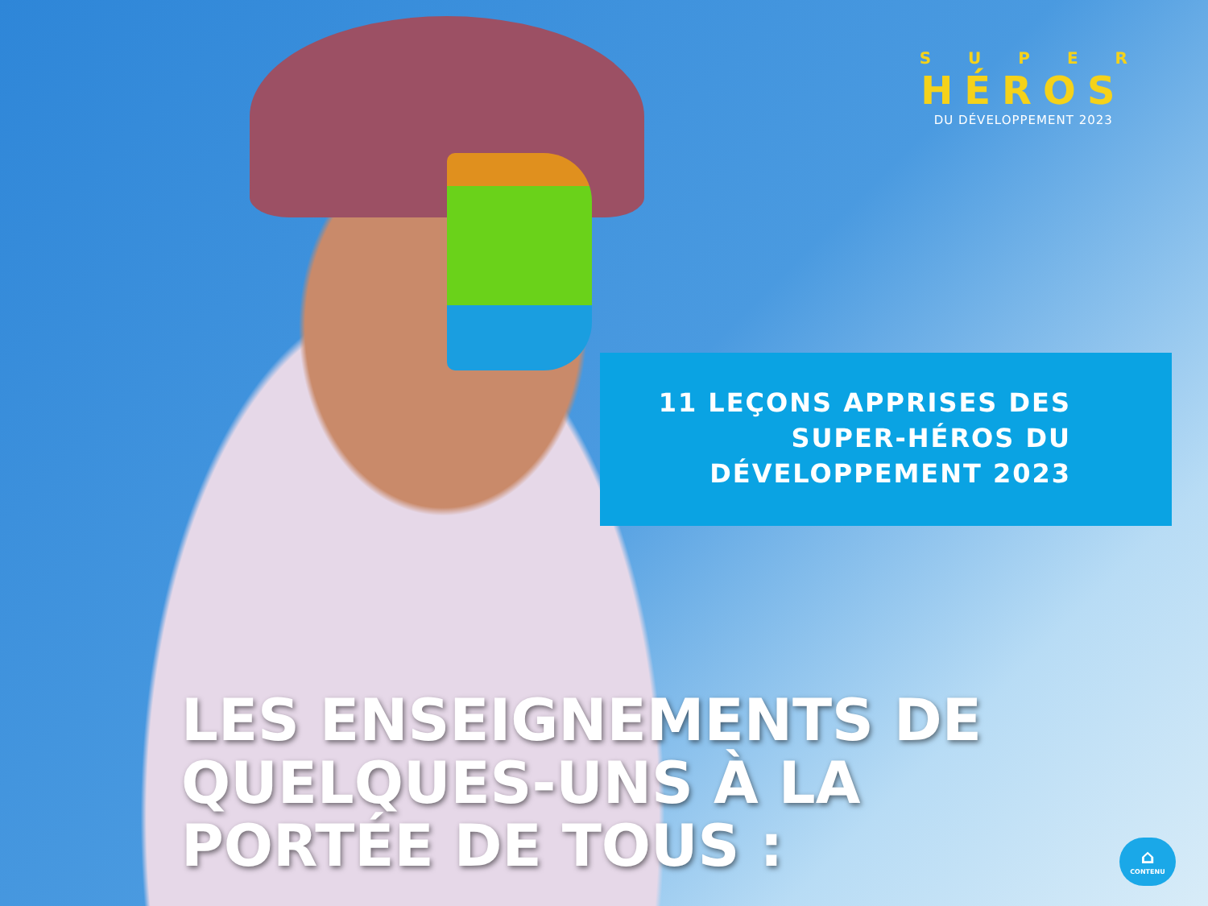SUPER
HÉROS
DU DÉVELOPPEMENT 2023
11 LEÇONS APPRISES DES
SUPER-HÉROS DU
DÉVELOPPEMENT 2023
LES ENSEIGNEMENTS DE
QUELQUES-UNS À LA
PORTÉE DE TOUS :
⌂
CONTENU